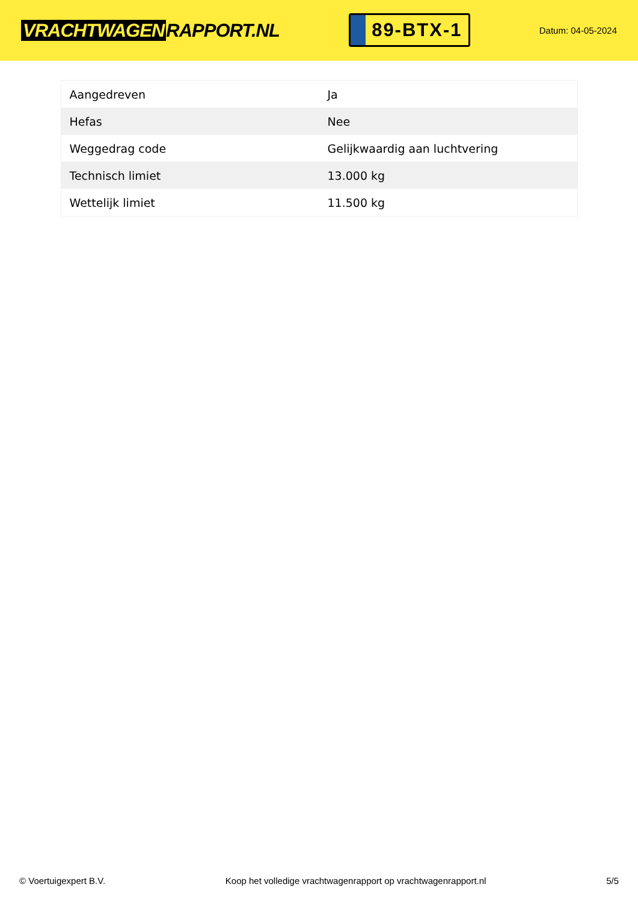VRACHTWAGEN RAPPORT.NL
89-BTX-1
Datum: 04-05-2024
| Aangedreven | Ja |
| Hefas | Nee |
| Weggedrag code | Gelijkwaardig aan luchtvering |
| Technisch limiet | 13.000 kg |
| Wettelijk limiet | 11.500 kg |
© Voertuigexpert B.V. Koop het volledige vrachtwagenrapport op vrachtwagenrapport.nl 5/5